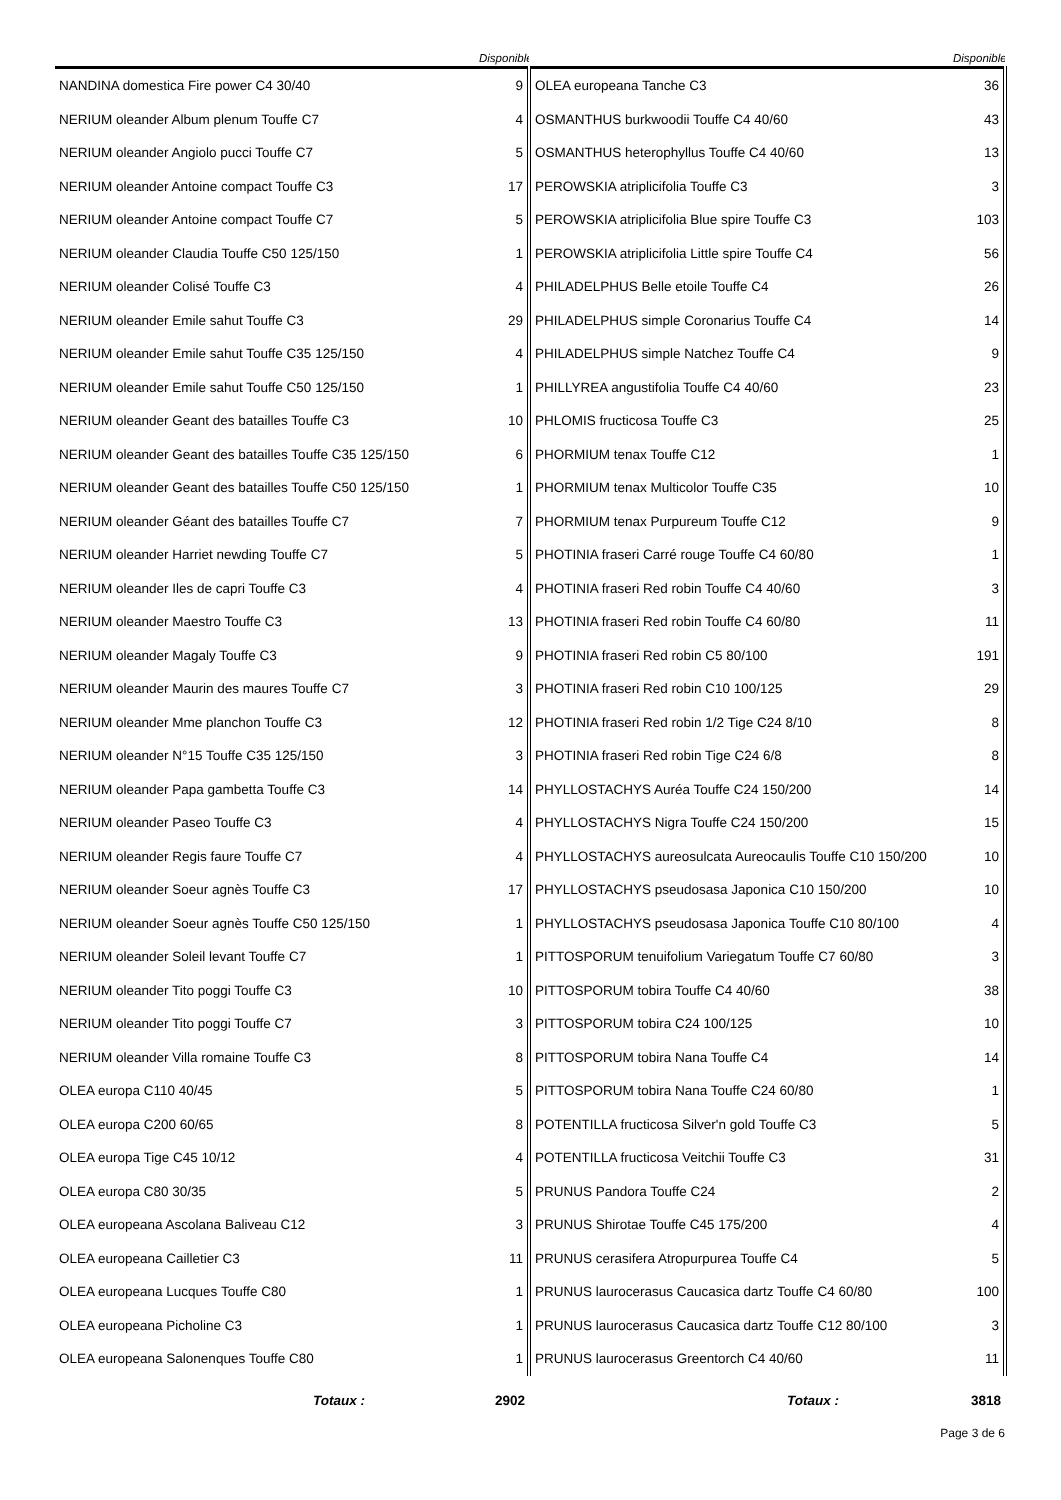| | Disponible | | Disponible |
| --- | --- | --- | --- |
| NANDINA domestica Fire power C4 30/40 | 9 | OLEA europeana Tanche C3 | 36 |
| NERIUM oleander Album plenum Touffe C7 | 4 | OSMANTHUS burkwoodii Touffe C4 40/60 | 43 |
| NERIUM oleander Angiolo pucci Touffe C7 | 5 | OSMANTHUS heterophyllus Touffe C4 40/60 | 13 |
| NERIUM oleander Antoine compact Touffe C3 | 17 | PEROWSKIA atriplicifolia Touffe C3 | 3 |
| NERIUM oleander Antoine compact Touffe C7 | 5 | PEROWSKIA atriplicifolia Blue spire Touffe C3 | 103 |
| NERIUM oleander Claudia Touffe C50 125/150 | 1 | PEROWSKIA atriplicifolia Little spire Touffe C4 | 56 |
| NERIUM oleander Colisé Touffe C3 | 4 | PHILADELPHUS Belle etoile Touffe C4 | 26 |
| NERIUM oleander Emile sahut Touffe C3 | 29 | PHILADELPHUS simple Coronarius Touffe C4 | 14 |
| NERIUM oleander Emile sahut Touffe C35 125/150 | 4 | PHILADELPHUS simple Natchez Touffe C4 | 9 |
| NERIUM oleander Emile sahut Touffe C50 125/150 | 1 | PHILLYREA angustifolia Touffe C4 40/60 | 23 |
| NERIUM oleander Geant des batailles Touffe C3 | 10 | PHLOMIS fructicosa Touffe C3 | 25 |
| NERIUM oleander Geant des batailles Touffe C35 125/150 | 6 | PHORMIUM tenax Touffe C12 | 1 |
| NERIUM oleander Geant des batailles Touffe C50 125/150 | 1 | PHORMIUM tenax Multicolor Touffe C35 | 10 |
| NERIUM oleander Géant des batailles Touffe C7 | 7 | PHORMIUM tenax Purpureum Touffe C12 | 9 |
| NERIUM oleander Harriet newding Touffe C7 | 5 | PHOTINIA fraseri Carré rouge Touffe C4 60/80 | 1 |
| NERIUM oleander Iles de capri Touffe C3 | 4 | PHOTINIA fraseri Red robin Touffe C4 40/60 | 3 |
| NERIUM oleander Maestro Touffe C3 | 13 | PHOTINIA fraseri Red robin Touffe C4 60/80 | 11 |
| NERIUM oleander Magaly Touffe C3 | 9 | PHOTINIA fraseri Red robin C5 80/100 | 191 |
| NERIUM oleander Maurin des maures Touffe C7 | 3 | PHOTINIA fraseri Red robin C10 100/125 | 29 |
| NERIUM oleander Mme planchon Touffe C3 | 12 | PHOTINIA fraseri Red robin 1/2 Tige C24 8/10 | 8 |
| NERIUM oleander N°15 Touffe C35 125/150 | 3 | PHOTINIA fraseri Red robin Tige C24 6/8 | 8 |
| NERIUM oleander Papa gambetta Touffe C3 | 14 | PHYLLOSTACHYS Auréa Touffe C24 150/200 | 14 |
| NERIUM oleander Paseo Touffe C3 | 4 | PHYLLOSTACHYS Nigra Touffe C24 150/200 | 15 |
| NERIUM oleander Regis faure Touffe C7 | 4 | PHYLLOSTACHYS aureosulcata Aureocaulis Touffe C10 150/200 | 10 |
| NERIUM oleander Soeur agnès Touffe C3 | 17 | PHYLLOSTACHYS pseudosasa Japonica C10 150/200 | 10 |
| NERIUM oleander Soeur agnès Touffe C50 125/150 | 1 | PHYLLOSTACHYS pseudosasa Japonica Touffe C10 80/100 | 4 |
| NERIUM oleander Soleil levant Touffe C7 | 1 | PITTOSPORUM tenuifolium Variegatum Touffe C7 60/80 | 3 |
| NERIUM oleander Tito poggi Touffe C3 | 10 | PITTOSPORUM tobira Touffe C4 40/60 | 38 |
| NERIUM oleander Tito poggi Touffe C7 | 3 | PITTOSPORUM tobira C24 100/125 | 10 |
| NERIUM oleander Villa romaine Touffe C3 | 8 | PITTOSPORUM tobira Nana Touffe C4 | 14 |
| OLEA europa C110 40/45 | 5 | PITTOSPORUM tobira Nana Touffe C24 60/80 | 1 |
| OLEA europa C200 60/65 | 8 | POTENTILLA fructicosa Silver'n gold Touffe C3 | 5 |
| OLEA europa Tige C45 10/12 | 4 | POTENTILLA fructicosa Veitchii Touffe C3 | 31 |
| OLEA europa C80 30/35 | 5 | PRUNUS Pandora Touffe C24 | 2 |
| OLEA europeana Ascolana Baliveau C12 | 3 | PRUNUS Shirotae Touffe C45 175/200 | 4 |
| OLEA europeana Cailletier C3 | 11 | PRUNUS cerasifera Atropurpurea Touffe C4 | 5 |
| OLEA europeana Lucques Touffe C80 | 1 | PRUNUS laurocerasus Caucasica dartz Touffe C4 60/80 | 100 |
| OLEA europeana Picholine C3 | 1 | PRUNUS laurocerasus Caucasica dartz Touffe C12 80/100 | 3 |
| OLEA europeana Salonenques Touffe C80 | 1 | PRUNUS laurocerasus Greentorch C4 40/60 | 11 |
| Totaux : | 2902 | Totaux : | 3818 |
Page 3 de 6